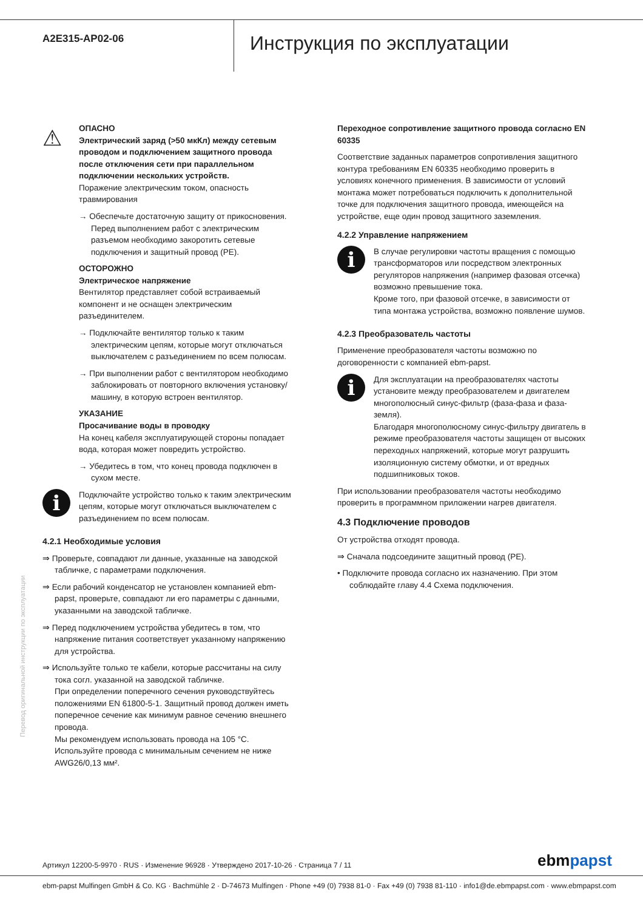A2E315-AP02-06
Инструкция по эксплуатации
⚠
ОПАСНО
Электрический заряд (>50 мкКл) между сетевым проводом и подключением защитного провода после отключения сети при параллельном подключении нескольких устройств.
Поражение электрическим током, опасность травмирования
→ Обеспечьте достаточную защиту от прикосновения. Перед выполнением работ с электрическим разъемом необходимо закоротить сетевые подключения и защитный провод (PE).
ОСТОРОЖНО
Электрическое напряжение
Вентилятор представляет собой встраиваемый компонент и не оснащен электрическим разъединителем.
→ Подключайте вентилятор только к таким электрическим цепям, которые могут отключаться выключателем с разъединением по всем полюсам.
→ При выполнении работ с вентилятором необходимо заблокировать от повторного включения установку/машину, в которую встроен вентилятор.
УКАЗАНИЕ
Просачивание воды в проводку
На конец кабеля эксплуатирующей стороны попадает вода, которая может повредить устройство.
→ Убедитесь в том, что конец провода подключен в сухом месте.
i
Подключайте устройство только к таким электрическим цепям, которые могут отключаться выключателем с разъединением по всем полюсам.
4.2.1 Необходимые условия
⇒ Проверьте, совпадают ли данные, указанные на заводской табличке, с параметрами подключения.
⇒ Если рабочий конденсатор не установлен компанией ebm-papst, проверьте, совпадают ли его параметры с данными, указанными на заводской табличке.
⇒ Перед подключением устройства убедитесь в том, что напряжение питания соответствует указанному напряжению для устройства.
⇒ Используйте только те кабели, которые рассчитаны на силу тока согл. указанной на заводской табличке.
При определении поперечного сечения руководствуйтесь положениями EN 61800-5-1. Защитный провод должен иметь поперечное сечение как минимум равное сечению внешнего провода.
Мы рекомендуем использовать провода на 105 °C.
Используйте провода с минимальным сечением не ниже AWG26/0,13 мм².
Переходное сопротивление защитного провода согласно EN 60335
Соответствие заданных параметров сопротивления защитного контура требованиям EN 60335 необходимо проверить в условиях конечного применения. В зависимости от условий монтажа может потребоваться подключить к дополнительной точке для подключения защитного провода, имеющейся на устройстве, еще один провод защитного заземления.
4.2.2 Управление напряжением
i
В случае регулировки частоты вращения с помощью трансформаторов или посредством электронных регуляторов напряжения (например фазовая отсечка) возможно превышение тока.
Кроме того, при фазовой отсечке, в зависимости от типа монтажа устройства, возможно появление шумов.
4.2.3 Преобразователь частоты
Применение преобразователя частоты возможно по договоренности с компанией ebm-papst.
i
Для эксплуатации на преобразователях частоты установите между преобразователем и двигателем многополюсный синус-фильтр (фаза-фаза и фаза-земля).
Благодаря многополюсному синус-фильтру двигатель в режиме преобразователя частоты защищен от высоких переходных напряжений, которые могут разрушить изоляционную систему обмотки, и от вредных подшипниковых токов.
При использовании преобразователя частоты необходимо проверить в программном приложении нагрев двигателя.
4.3 Подключение проводов
От устройства отходят провода.
⇒ Сначала подсоедините защитный провод (PE).
• Подключите провода согласно их назначению. При этом соблюдайте главу 4.4 Схема подключения.
Перевод оригинальной инструкции по эксплуатации
Артикул 12200-5-9970 · RUS · Изменение 96928 · Утверждено 2017-10-26 · Страница 7 / 11
ebmpapst
ebm-papst Mulfingen GmbH & Co. KG · Bachmühle 2 · D-74673 Mulfingen · Phone +49 (0) 7938 81-0 · Fax +49 (0) 7938 81-110 · info1@de.ebmpapst.com · www.ebmpapst.com